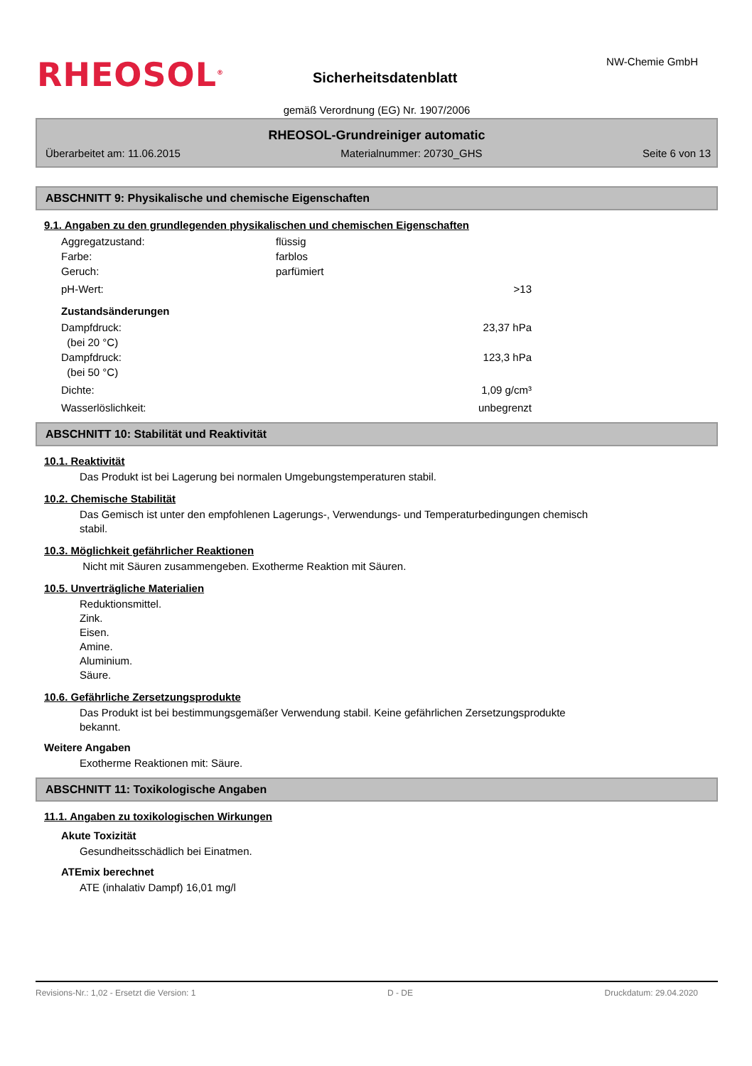RHEOSOL<sup>®</sup> Sicherheitsdatenblatt
NW-Chemie GmbH
gemäß Verordnung (EG) Nr. 1907/2006
RHEOSOL-Grundreiniger automatic
Überarbeitet am: 11.06.2015 Materialnummer: 20730_GHS Seite 6 von 13
ABSCHNITT 9: Physikalische und chemische Eigenschaften
9.1. Angaben zu den grundlegenden physikalischen und chemischen Eigenschaften
Aggregatzustand: flüssig
Farbe: farblos
Geruch: parfümiert
pH-Wert: >13
Zustandsänderungen
Dampfdruck:
(bei 20 °C) 23,37 hPa
Dampfdruck:
(bei 50 °C) 123,3 hPa
Dichte: 1,09 g/cm³
Wasserlöslichkeit: unbegrenzt
ABSCHNITT 10: Stabilität und Reaktivität
10.1. Reaktivität
Das Produkt ist bei Lagerung bei normalen Umgebungstemperaturen stabil.
10.2. Chemische Stabilität
Das Gemisch ist unter den empfohlenen Lagerungs-, Verwendungs- und Temperaturbedingungen chemisch
stabil.
10.3. Möglichkeit gefährlicher Reaktionen
Nicht mit Säuren zusammengeben. Exotherme Reaktion mit Säuren.
10.5. Unverträgliche Materialien
Reduktionsmittel.
Zink.
Eisen.
Amine.
Aluminium.
Säure.
10.6. Gefährliche Zersetzungsprodukte
Das Produkt ist bei bestimmungsgemäßer Verwendung stabil. Keine gefährlichen Zersetzungsprodukte
bekannt.
Weitere Angaben
Exotherme Reaktionen mit: Säure.
ABSCHNITT 11: Toxikologische Angaben
11.1. Angaben zu toxikologischen Wirkungen
Akute Toxizität
Gesundheitsschädlich bei Einatmen.
ATEmix berechnet
ATE (inhalativ Dampf) 16,01 mg/l
Revisions-Nr.: 1,02 - Ersetzt die Version: 1 D - DE Druckdatum: 29.04.2020